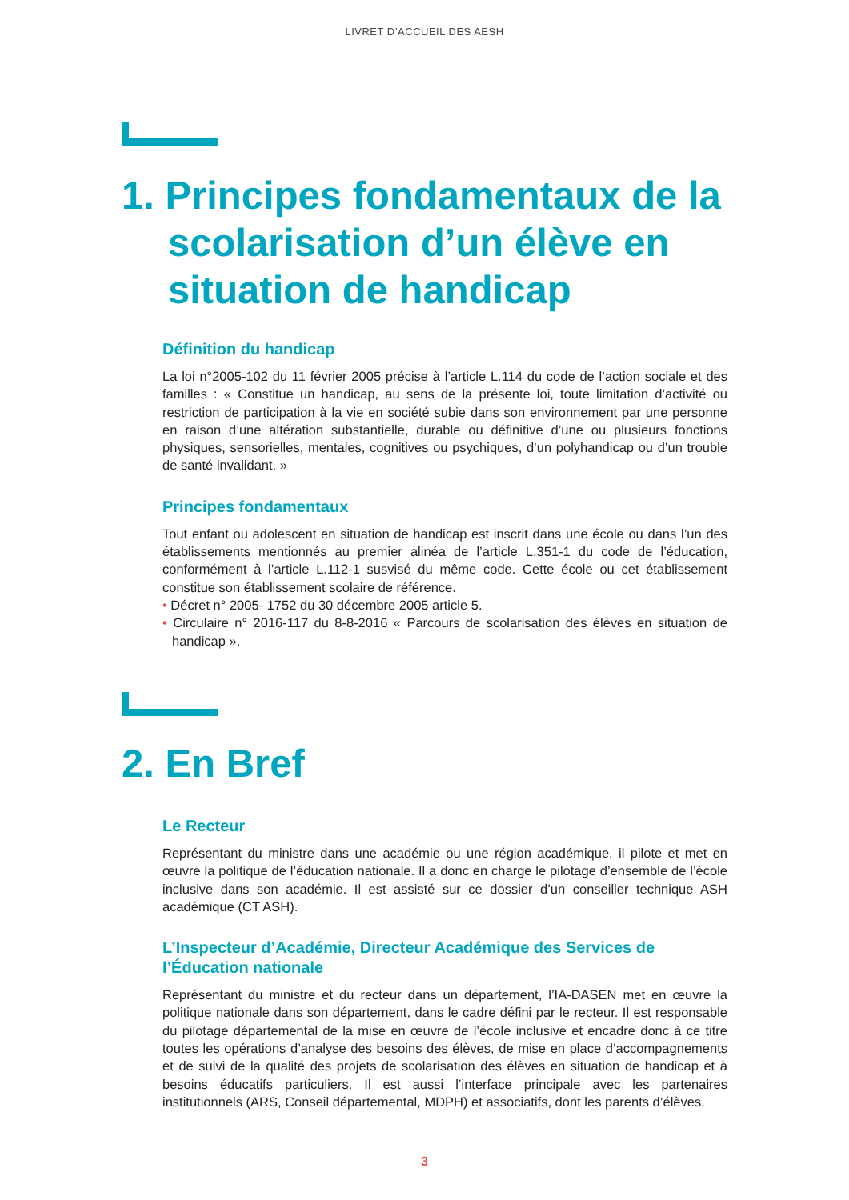LIVRET D’ACCUEIL DES AESH
1. Principes fondamentaux de la scolarisation d’un élève en situation de handicap
Définition du handicap
La loi n°2005-102 du 11 février 2005 précise à l’article L.114 du code de l’action sociale et des familles : « Constitue un handicap, au sens de la présente loi, toute limitation d’activité ou restriction de participation à la vie en société subie dans son environnement par une personne en raison d’une altération substantielle, durable ou définitive d’une ou plusieurs fonctions physiques, sensorielles, mentales, cognitives ou psychiques, d’un polyhandicap ou d’un trouble de santé invalidant. »
Principes fondamentaux
Tout enfant ou adolescent en situation de handicap est inscrit dans une école ou dans l’un des établissements mentionnés au premier alinéa de l’article L.351-1 du code de l’éducation, conformément à l’article L.112-1 susvisé du même code. Cette école ou cet établissement constitue son établissement scolaire de référence.
• Décret n° 2005- 1752 du 30 décembre 2005 article 5.
• Circulaire n° 2016-117 du 8-8-2016 « Parcours de scolarisation des élèves en situation de handicap ».
2. En Bref
Le Recteur
Représentant du ministre dans une académie ou une région académique, il pilote et met en œuvre la politique de l’éducation nationale. Il a donc en charge le pilotage d’ensemble de l’école inclusive dans son académie. Il est assisté sur ce dossier d’un conseiller technique ASH académique (CT ASH).
L’Inspecteur d’Académie, Directeur Académique des Services de l’Éducation nationale
Représentant du ministre et du recteur dans un département, l’IA-DASEN met en œuvre la politique nationale dans son département, dans le cadre défini par le recteur. Il est responsable du pilotage départemental de la mise en œuvre de l’école inclusive et encadre donc à ce titre toutes les opérations d’analyse des besoins des élèves, de mise en place d’accompagnements et de suivi de la qualité des projets de scolarisation des élèves en situation de handicap et à besoins éducatifs particuliers. Il est aussi l’interface principale avec les partenaires institutionnels (ARS, Conseil départemental, MDPH) et associatifs, dont les parents d’élèves.
3